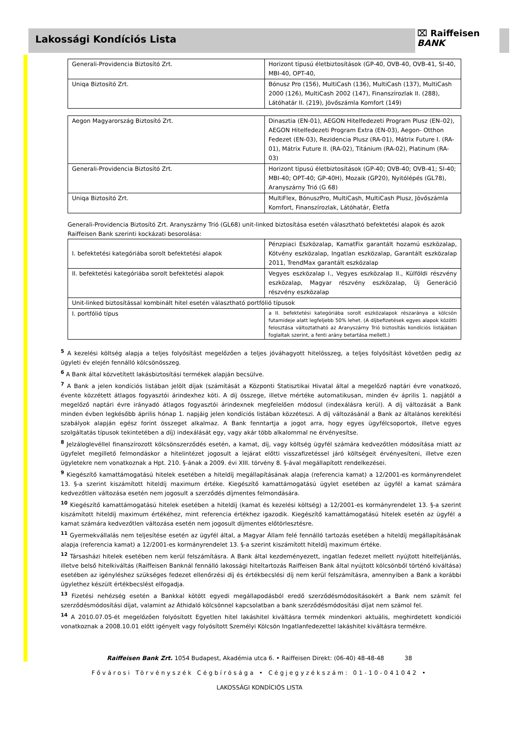⌧ Raiffeisen
BANK
Lakossági Kondíciós Lista
| Generali-Providencia Biztosító Zrt. | Horizont típusú életbiztosítások (GP-40, OVB-40, OVB-41, SI-40, MBI-40, OPT-40, |
| Uniqa Biztosító Zrt. | Bónusz Pro (156), MultiCash (136), MultiCash (137), MultiCash 2000 (126), MultiCash 2002 (147), Finanszírozlak II. (288), Látóhatár II. (219), Jövőszámla Komfort (149) |
| Aegon Magyarország Biztosító Zrt. | Dinasztia (EN-01), AEGON Hitelfedezeti Program Plusz (EN–02), AEGON Hitelfedezeti Program Extra (EN-03), Aegon- Otthon Fedezet (EN-03), Rezidencia Plusz (RA-01), Mátrix Future I. (RA-01), Mátrix Future II. (RA-02), Titánium (RA-02), Platinum (RA-03) |
| Generali-Providencia Biztosító Zrt. | Horizont típusú életbiztosítások (GP-40; OVB-40; OVB-41; SI-40; MBI-40; OPT-40; GP-40H), Mozaik (GP20), Nyitólépés (GL78), Aranyszárny Trió (G 68) |
| Uniqa Biztosító Zrt. | MultiFlex, BónuszPro, MultiCash, MultiCash Plusz, Jövőszámla Komfort, Finanszírozlak, Látóhatár, Életfa |
Generali-Providencia Biztosító Zrt. Aranyszárny Trió (GL68) unit-linked biztosítása esetén választható befektetési alapok és azok Raiffeisen Bank szerinti kockázati besorolása:
| I. befektetési kategóriába sorolt befektetési alapok | Pénzpiaci Eszközalap, KamatFix garantált hozamú eszközalap, Kötvény eszközalap, Ingatlan eszközalap, Garantált eszközalap 2011, TrendMax garantált eszközalap |
| II. befektetési kategóriába sorolt befektetési alapok | Vegyes eszközalap I., Vegyes eszközalap II., Külföldi részvény eszközalap, Magyar részvény eszközalap, Új Generáció részvény eszközalap |
| Unit-linked biztosítással kombinált hitel esetén választható portfólió típusok | |
| I. portfólió típus | a II. befektetési kategóriába sorolt eszközalapok részaránya a kölcsön futamideje alatt legfeljebb 50% lehet. (A díjbefizetések egyes alapok közötti felosztása változtatható az Aranyszárny Trió biztosítás kondíciós listájában foglaltak szerint, a fenti arány betartása mellett.) |
<sup>5</sup> A kezelési költség alapja a teljes folyósítást megelőzően a teljes jóváhagyott hitelösszeg, a teljes folyósítást követően pedig az ügyleti év elején fennálló kölcsönösszeg.
<sup>6</sup> A Bank által közvetített lakásbiztosítási termékek alapján becsülve.
<sup>7</sup> A Bank a jelen kondíciós listában jelölt díjak (számítását a Központi Statisztikai Hivatal által a megelőző naptári évre vonatkozó, évente közzétett átlagos fogyasztói árindexhez köti. A díj összege, illetve mértéke automatikusan, minden év április 1. napjától a megelőző naptári évre irányadó átlagos fogyasztói árindexnek megfelelően módosul (indexálásra kerül). A díj változását a Bank minden évben legkésőbb április hónap 1. napjáig jelen kondíciós listában közzéteszi. A díj változásánál a Bank az általános kerekítési szabályok alapján egész forint összeget alkalmaz. A Bank fenntartja a jogot arra, hogy egyes ügyfélcsoportok, illetve egyes szolgáltatás típusok tekintetében a díj) indexálását egy, vagy akár több alkalommal ne érvényesítse.
<sup>8</sup> Jelzáloglevéllel finanszírozott kölcsönszerződés esetén, a kamat, díj, vagy költség ügyfél számára kedvezőtlen módosítása miatt az ügyfelet megillető felmondáskor a hitelintézet jogosult a lejárat előtti visszafizetéssel járó költségeit érvényesíteni, illetve ezen ügyletekre nem vonatkoznak a Hpt. 210. §-ának a 2009. évi XIII. törvény 8. §-ával megállapított rendelkezései.
<sup>9</sup> Kiegészítő kamattámogatású hitelek esetében a hiteldíj megállapításának alapja (referencia kamat) a 12/2001-es kormányrendelet 13. §-a szerint kiszámított hiteldíj maximum értéke. Kiegészítő kamattámogatású ügylet esetében az ügyfél a kamat számára kedvezőtlen változása esetén nem jogosult a szerződés díjmentes felmondására.
<sup>10</sup> Kiegészítő kamattámogatású hitelek esetében a hiteldíj (kamat és kezelési költség) a 12/2001-es kormányrendelet 13. §-a szerint kiszámított hiteldíj maximum értékéhez, mint referencia értékhez igazodik. Kiegészítő kamattámogatású hitelek esetén az ügyfél a kamat számára kedvezőtlen változása esetén nem jogosult díjmentes előtörlesztésre.
<sup>11</sup> Gyermekvállalás nem teljesítése esetén az ügyfél által, a Magyar Állam felé fennálló tartozás esetében a hiteldíj megállapításának alapja (referencia kamat) a 12/2001-es kormányrendelet 13. §-a szerint kiszámított hiteldíj maximum értéke.
<sup>12</sup> Társasházi hitelek esetében nem kerül felszámításra. A Bank által kezdeményezett, ingatlan fedezet mellett nyújtott hitelfeljánlás, illetve belső hitelkiváltás (Raiffeisen Banknál fennálló lakossági hiteltartozás Raiffeisen Bank által nyújtott kölcsönből történő kiváltása) esetében az igényléshez szükséges fedezet ellenőrzési díj és értékbecslési díj nem kerül felszámításra, amennyiben a Bank a korábbi ügylethez készült értékbecslést elfogadja.
<sup>13</sup> Fizetési nehézség esetén a Bankkal kötött egyedi megállapodásból eredő szerződésmódosításokért a Bank nem számít fel szerződésmódosítási díjat, valamint az Áthidaló kölcsönnel kapcsolatban a bank szerződésmódosítási díjat nem számol fel.
<sup>14</sup> A 2010.07.05-ét megelőzően folyósított Egyetlen hitel lakáshitel kiváltásra termék mindenkori aktuális, meghirdetett kondíciói vonatkoznak a 2008.10.01 előtt igényelt vagy folyósított Személyi Kölcsön Ingatlanfedezettel lakáshitel kiváltásra termékre.
Raiffeisen Bank Zrt. 1054 Budapest, Akadémia utca 6. • Raiffeisen Direkt: (06-40) 48-48-48 38
Fővárosi Törvényszék Cégbírósága • Cégjegyzékszám: 01-10-041042 •
LAKOSSÁGI KONDÍCIÓS LISTA